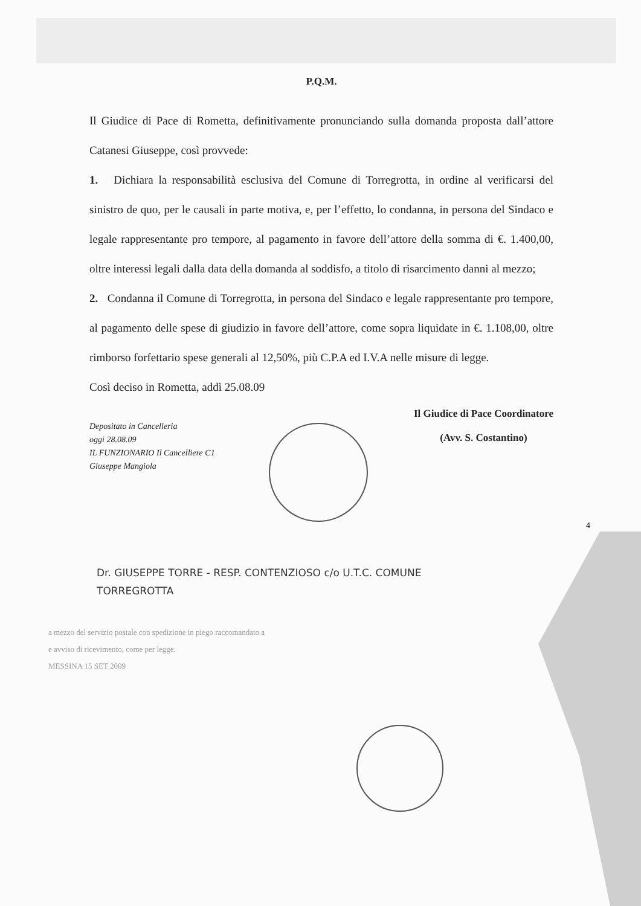P.Q.M.
Il Giudice di Pace di Rometta, definitivamente pronunciando sulla domanda proposta dall’attore Catanesi Giuseppe, così provvede:
1. Dichiara la responsabilità esclusiva del Comune di Torregrotta, in ordine al verificarsi del sinistro de quo, per le causali in parte motiva, e, per l’effetto, lo condanna, in persona del Sindaco e legale rappresentante pro tempore, al pagamento in favore dell’attore della somma di €. 1.400,00, oltre interessi legali dalla data della domanda al soddisfo, a titolo di risarcimento danni al mezzo;
2. Condanna il Comune di Torregrotta, in persona del Sindaco e legale rappresentante pro tempore, al pagamento delle spese di giudizio in favore dell’attore, come sopra liquidate in €. 1.108,00, oltre rimborso forfettario spese generali al 12,50%, più C.P.A ed I.V.A nelle misure di legge.
Così deciso in Rometta, addì 25.08.09
Depositato in Cancelleria
oggi 28.08.09
IL FUNZIONARIO Il Cancelliere C1
Giuseppe Mangiola
Il Giudice di Pace Coordinatore
(Avv. S. Costantino)
4
Dr. GIUSEPPE TORRE - RESP. CONTENZIOSO c/o U.T.C. COMUNE
TORREGROTTA
a mezzo del servizio postale con spedizione in piego raccomandato a
e avviso di ricevimento, come per legge.
MESSINA 15 SET 2009